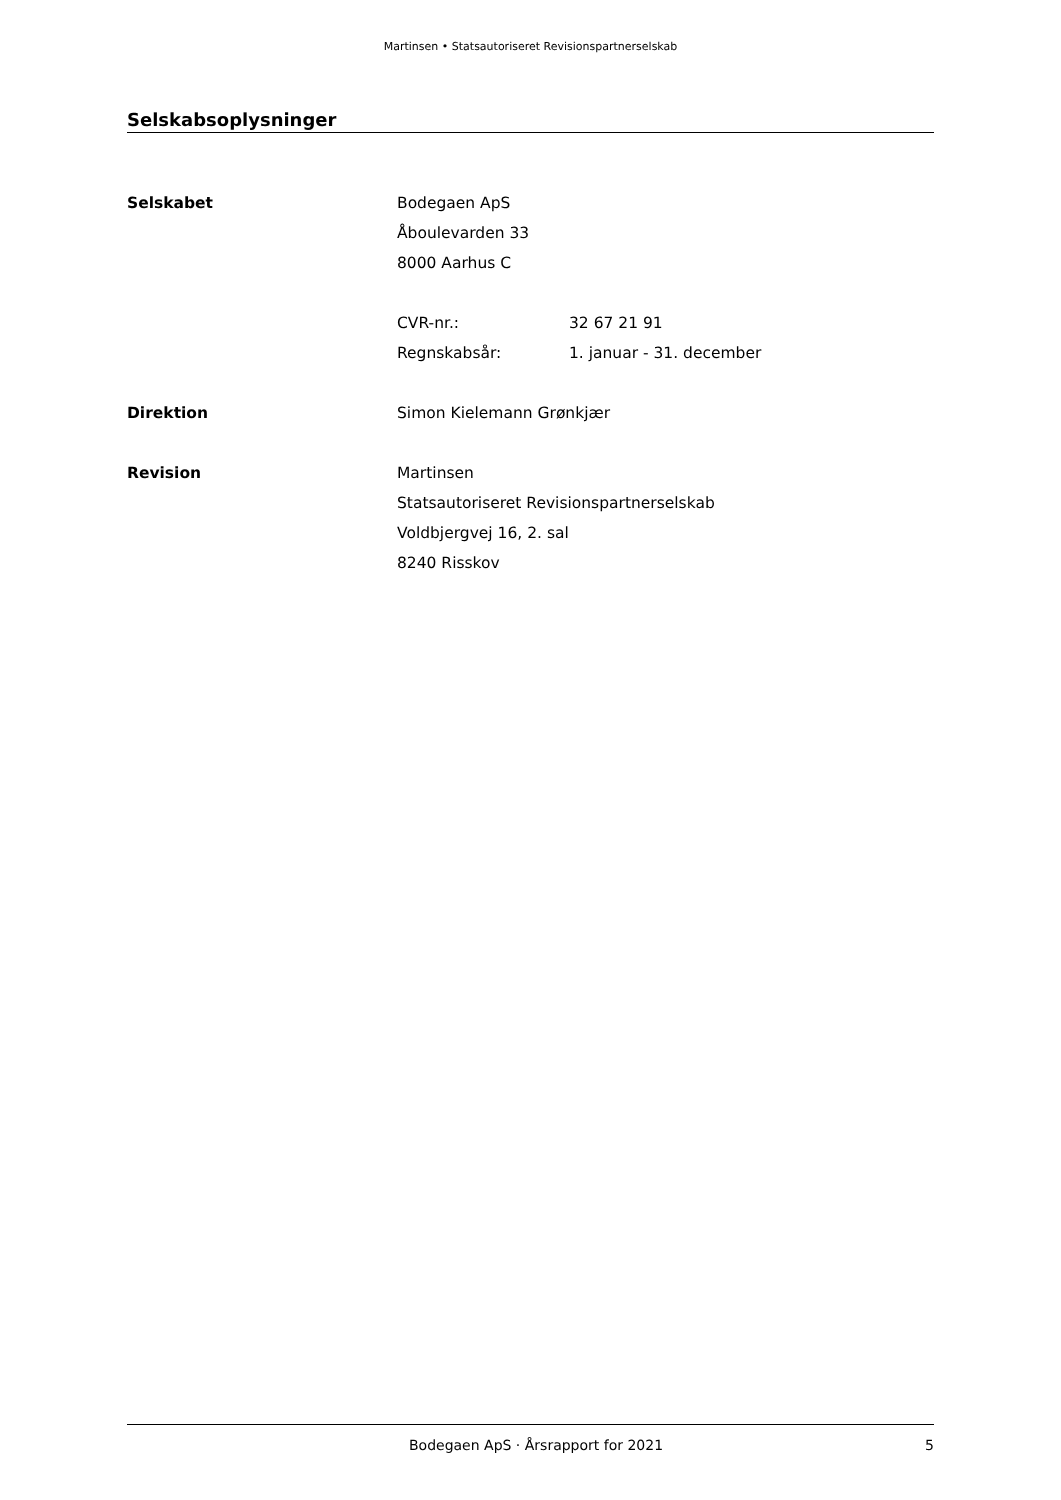Martinsen • Statsautoriseret Revisionspartnerselskab
Selskabsoplysninger
Selskabet Bodegaen ApS
Åboulevarden 33
8000 Aarhus C
CVR-nr.: 32 67 21 91
Regnskabsår: 1. januar - 31. december
Direktion Simon Kielemann Grønkjær
Revision Martinsen
Statsautoriseret Revisionspartnerselskab
Voldbjergvej 16, 2. sal
8240 Risskov
Bodegaen ApS · Årsrapport for 2021 5